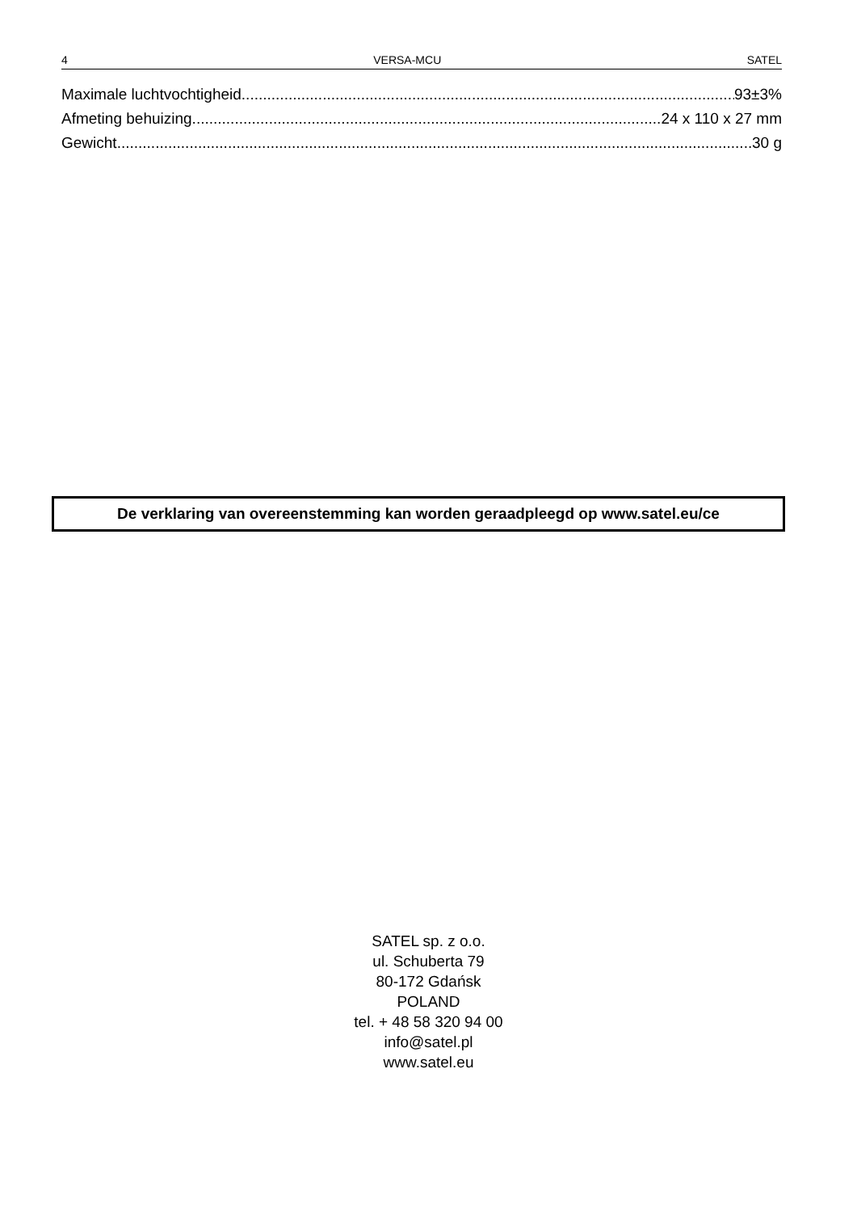4 VERSA-MCU SATEL
Maximale luchtvochtigheid 93±3%
Afmeting behuizing 24 x 110 x 27 mm
Gewicht 30 g
De verklaring van overeenstemming kan worden geraadpleegd op www.satel.eu/ce
SATEL sp. z o.o.
ul. Schuberta 79
80-172 Gdańsk
POLAND
tel. + 48 58 320 94 00
info@satel.pl
www.satel.eu